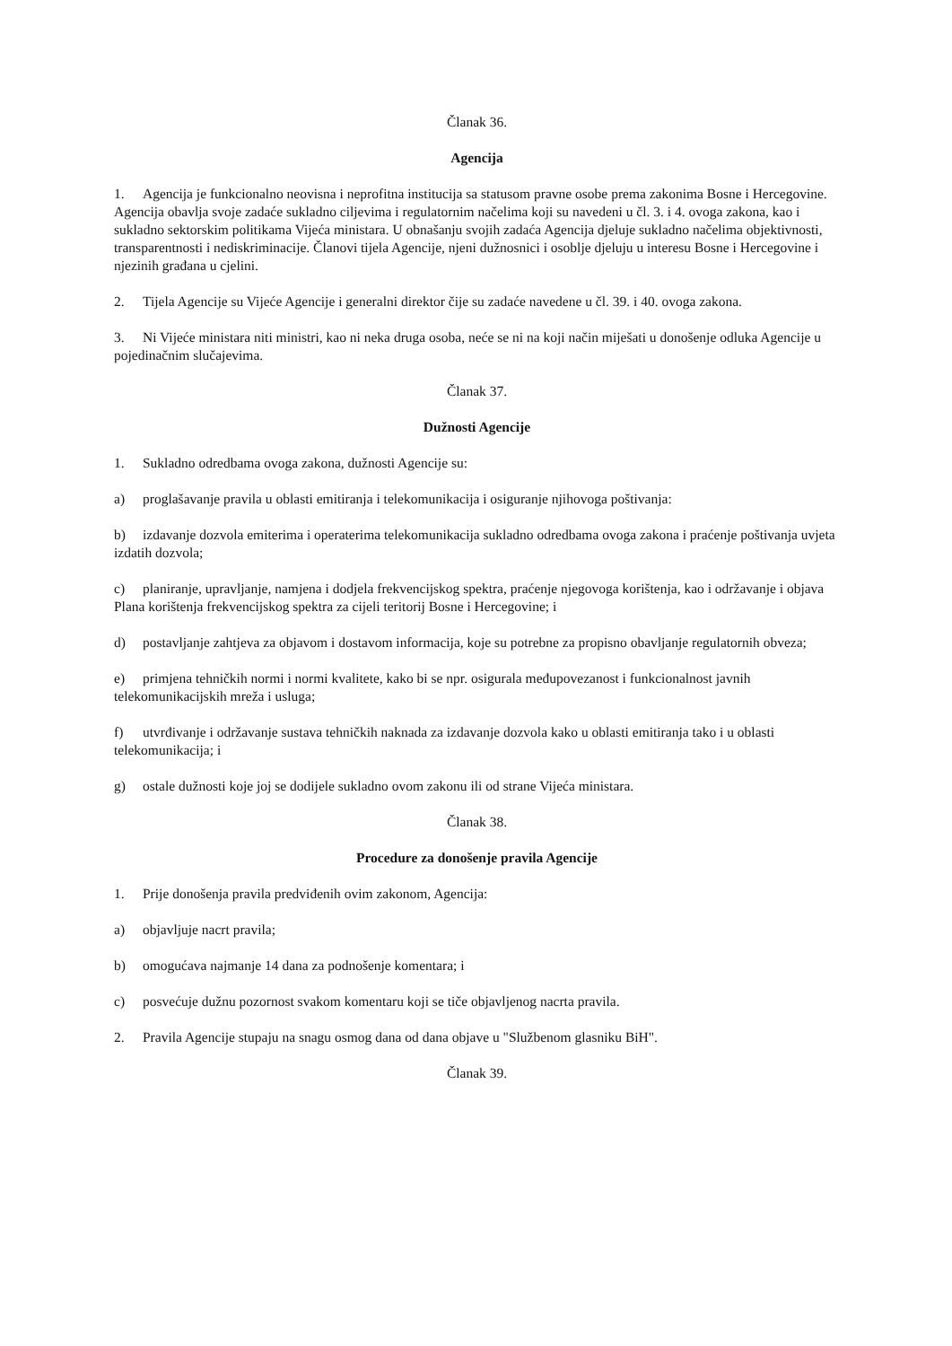Članak 36.
Agencija
1. Agencija je funkcionalno neovisna i neprofitna institucija sa statusom pravne osobe prema zakonima Bosne i Hercegovine. Agencija obavlja svoje zadaće sukladno ciljevima i regulatornim načelima koji su navedeni u čl. 3. i 4. ovoga zakona, kao i sukladno sektorskim politikama Vijeća ministara. U obnašanju svojih zadaća Agencija djeluje sukladno načelima objektivnosti, transparentnosti i nediskriminacije. Članovi tijela Agencije, njeni dužnosnici i osoblje djeluju u interesu Bosne i Hercegovine i njezinih građana u cjelini.
2. Tijela Agencije su Vijeće Agencije i generalni direktor čije su zadaće navedene u čl. 39. i 40. ovoga zakona.
3. Ni Vijeće ministara niti ministri, kao ni neka druga osoba, neće se ni na koji način miješati u donošenje odluka Agencije u pojedinačnim slučajevima.
Članak 37.
Dužnosti Agencije
1. Sukladno odredbama ovoga zakona, dužnosti Agencije su:
a) proglašavanje pravila u oblasti emitiranja i telekomunikacija i osiguranje njihovoga poštivanja:
b) izdavanje dozvola emiterima i operaterima telekomunikacija sukladno odredbama ovoga zakona i praćenje poštivanja uvjeta izdatih dozvola;
c) planiranje, upravljanje, namjena i dodjela frekvencijskog spektra, praćenje njegovoga korištenja, kao i održavanje i objava Plana korištenja frekvencijskog spektra za cijeli teritorij Bosne i Hercegovine; i
d) postavljanje zahtjeva za objavom i dostavom informacija, koje su potrebne za propisno obavljanje regulatornih obveza;
e) primjena tehničkih normi i normi kvalitete, kako bi se npr. osigurala međupovezanost i funkcionalnost javnih telekomunikacijskih mreža i usluga;
f) utvrđivanje i održavanje sustava tehničkih naknada za izdavanje dozvola kako u oblasti emitiranja tako i u oblasti telekomunikacija; i
g) ostale dužnosti koje joj se dodijele sukladno ovom zakonu ili od strane Vijeća ministara.
Članak 38.
Procedure za donošenje pravila Agencije
1. Prije donošenja pravila predviđenih ovim zakonom, Agencija:
a) objavljuje nacrt pravila;
b) omogućava najmanje 14 dana za podnošenje komentara; i
c) posvećuje dužnu pozornost svakom komentaru koji se tiče objavljenog nacrta pravila.
2. Pravila Agencije stupaju na snagu osmog dana od dana objave u "Službenom glasniku BiH".
Članak 39.